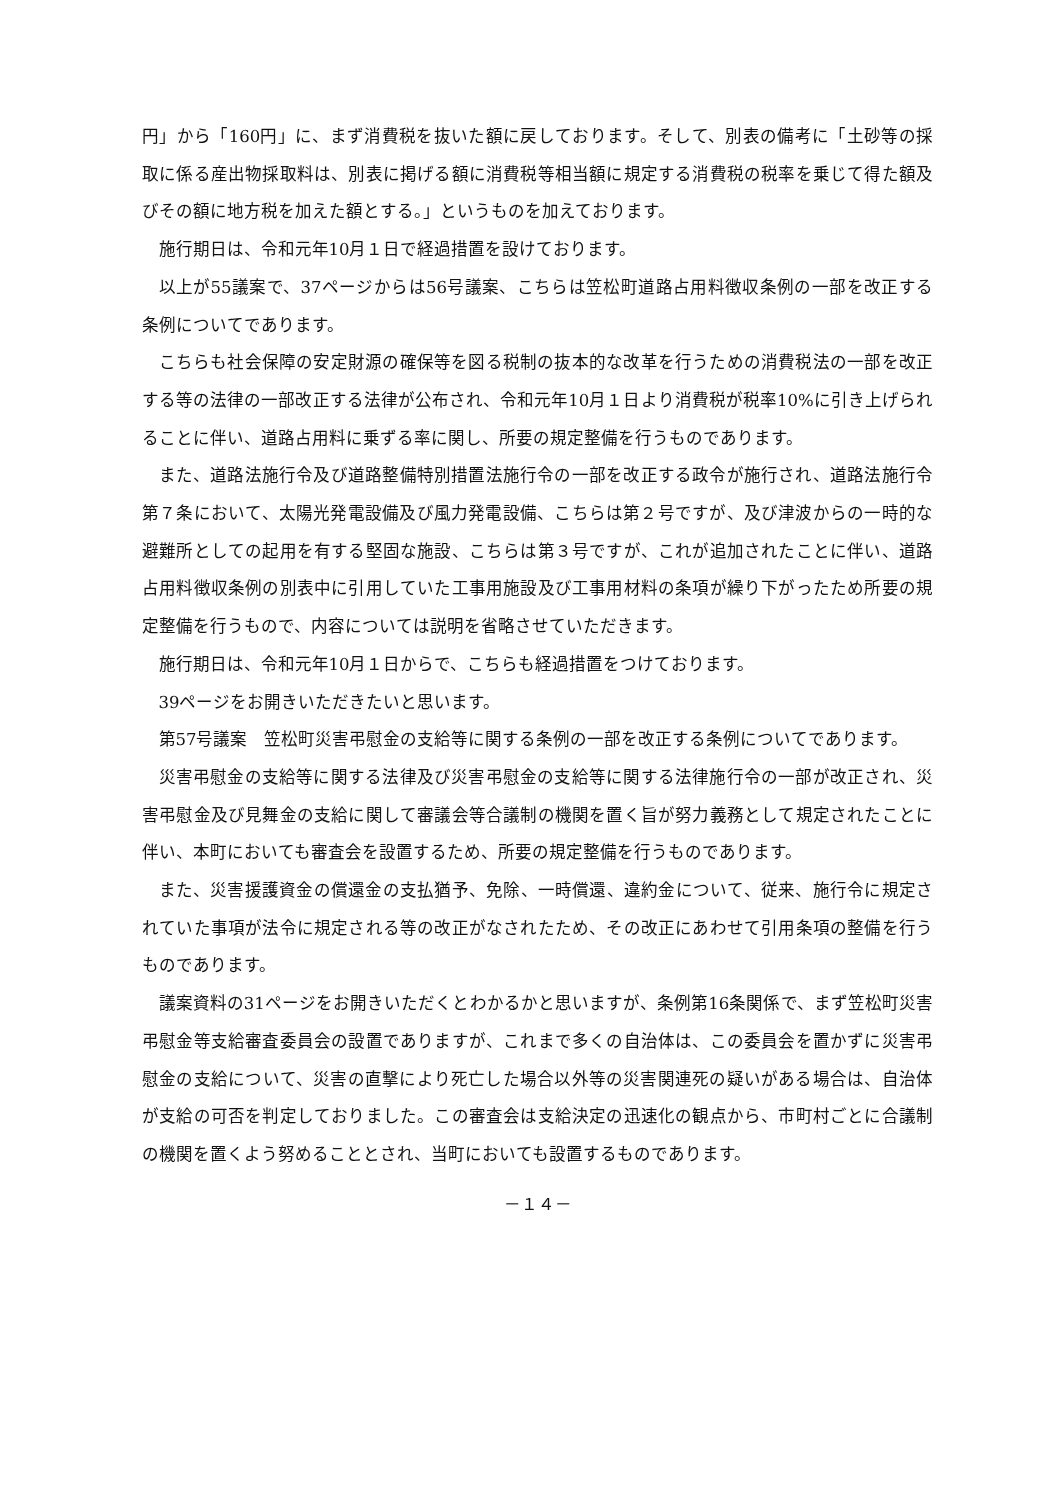円」から「160円」に、まず消費税を抜いた額に戻しております。そして、別表の備考に「土砂等の採取に係る産出物採取料は、別表に掲げる額に消費税等相当額に規定する消費税の税率を乗じて得た額及びその額に地方税を加えた額とする。」というものを加えております。
施行期日は、令和元年10月１日で経過措置を設けております。
以上が55議案で、37ページからは56号議案、こちらは笠松町道路占用料徴収条例の一部を改正する条例についてであります。
こちらも社会保障の安定財源の確保等を図る税制の抜本的な改革を行うための消費税法の一部を改正する等の法律の一部改正する法律が公布され、令和元年10月１日より消費税が税率10%に引き上げられることに伴い、道路占用料に乗ずる率に関し、所要の規定整備を行うものであります。
また、道路法施行令及び道路整備特別措置法施行令の一部を改正する政令が施行され、道路法施行令第７条において、太陽光発電設備及び風力発電設備、こちらは第２号ですが、及び津波からの一時的な避難所としての起用を有する堅固な施設、こちらは第３号ですが、これが追加されたことに伴い、道路占用料徴収条例の別表中に引用していた工事用施設及び工事用材料の条項が繰り下がったため所要の規定整備を行うもので、内容については説明を省略させていただきます。
施行期日は、令和元年10月１日からで、こちらも経過措置をつけております。
39ページをお開きいただきたいと思います。
第57号議案　笠松町災害弔慰金の支給等に関する条例の一部を改正する条例についてであります。
災害弔慰金の支給等に関する法律及び災害弔慰金の支給等に関する法律施行令の一部が改正され、災害弔慰金及び見舞金の支給に関して審議会等合議制の機関を置く旨が努力義務として規定されたことに伴い、本町においても審査会を設置するため、所要の規定整備を行うものであります。
また、災害援護資金の償還金の支払猶予、免除、一時償還、違約金について、従来、施行令に規定されていた事項が法令に規定される等の改正がなされたため、その改正にあわせて引用条項の整備を行うものであります。
議案資料の31ページをお開きいただくとわかるかと思いますが、条例第16条関係で、まず笠松町災害弔慰金等支給審査委員会の設置でありますが、これまで多くの自治体は、この委員会を置かずに災害弔慰金の支給について、災害の直撃により死亡した場合以外等の災害関連死の疑いがある場合は、自治体が支給の可否を判定しておりました。この審査会は支給決定の迅速化の観点から、市町村ごとに合議制の機関を置くよう努めることとされ、当町においても設置するものであります。
－１４－